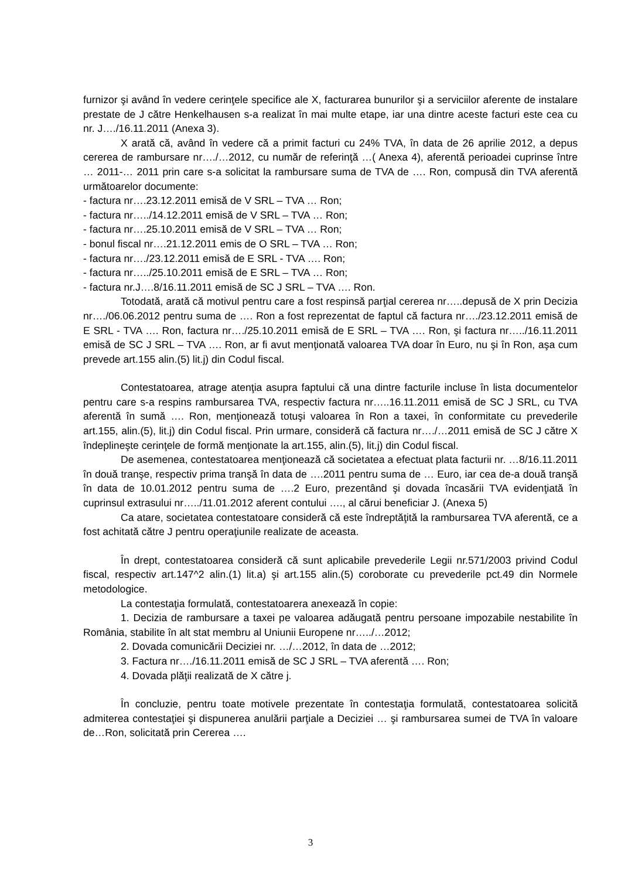furnizor şi având în vedere cerinţele specifice ale X, facturarea bunurilor şi a serviciilor aferente de instalare prestate de J către Henkelhausen s-a realizat în mai multe etape, iar una dintre aceste facturi este cea cu nr. J…./16.11.2011 (Anexa 3).
X arată că, având în vedere că a primit facturi cu 24% TVA, în data de 26 aprilie 2012, a depus cererea de rambursare nr…./…2012, cu număr de referinţă …( Anexa 4), aferentă perioadei cuprinse între … 2011-… 2011 prin care s-a solicitat la rambursare suma de TVA de …. Ron, compusă din TVA aferentă următoarelor documente:
- factura nr….23.12.2011 emisă de V SRL – TVA … Ron;
- factura nr…../14.12.2011 emisă de V SRL – TVA … Ron;
- factura nr….25.10.2011 emisă de V SRL – TVA … Ron;
- bonul fiscal nr….21.12.2011 emis de O SRL – TVA … Ron;
- factura nr…./23.12.2011 emisă de E SRL - TVA …. Ron;
- factura nr…../25.10.2011 emisă de E SRL – TVA … Ron;
- factura nr.J….8/16.11.2011 emisă de SC J SRL – TVA …. Ron.
Totodată, arată că motivul pentru care a fost respinsă parţial cererea nr…..depusă de X prin Decizia nr…./06.06.2012 pentru suma de …. Ron a fost reprezentat de faptul că factura nr…./23.12.2011 emisă de E SRL - TVA …. Ron, factura nr…./25.10.2011 emisă de E SRL – TVA …. Ron, şi factura nr…../16.11.2011 emisă de SC J SRL – TVA …. Ron, ar fi avut menţionată valoarea TVA doar în Euro, nu şi în Ron, aşa cum prevede art.155 alin.(5) lit.j) din Codul fiscal.
Contestatoarea, atrage atenţia asupra faptului că una dintre facturile incluse în lista documentelor pentru care s-a respins rambursarea TVA, respectiv factura nr…..16.11.2011 emisă de SC J SRL, cu TVA aferentă în sumă …. Ron, menţionează totuşi valoarea în Ron a taxei, în conformitate cu prevederile art.155, alin.(5), lit.j) din Codul fiscal. Prin urmare, consideră că factura nr…./…2011 emisă de SC J către X îndeplineşte cerinţele de formă menţionate la art.155, alin.(5), lit.j) din Codul fiscal.
De asemenea, contestatoarea menţionează că societatea a efectuat plata facturii nr. …8/16.11.2011 în două tranşe, respectiv prima tranşă în data de ….2011 pentru suma de … Euro, iar cea de-a două tranşă în data de 10.01.2012 pentru suma de ….2 Euro, prezentând şi dovada încasării TVA evidenţiată în cuprinsul extrasului nr…../11.01.2012 aferent contului …., al cărui beneficiar J. (Anexa 5)
Ca atare, societatea contestatoare consideră că este îndreptăţită la rambursarea TVA aferentă, ce a fost achitată către J pentru operaţiunile realizate de aceasta.
În drept, contestatoarea consideră că sunt aplicabile prevederile Legii nr.571/2003 privind Codul fiscal, respectiv art.147^2 alin.(1) lit.a) şi art.155 alin.(5) coroborate cu prevederile pct.49 din Normele metodologice.
La contestaţia formulată, contestatoarera anexează în copie:
1. Decizia de rambursare a taxei pe valoarea adăugată pentru persoane impozabile nestabilite în România, stabilite în alt stat membru al Uniunii Europene nr…../…2012;
2. Dovada comunicării Deciziei nr. …/…2012, în data de …2012;
3. Factura nr…./16.11.2011 emisă de SC J SRL – TVA aferentă …. Ron;
4. Dovada plăţii realizată de X către j.
În concluzie, pentru toate motivele prezentate în contestaţia formulată, contestatoarea solicită admiterea contestaţiei şi dispunerea anulării parţiale a Deciziei … şi rambursarea sumei de TVA în valoare de…Ron, solicitată prin Cererea ….
3